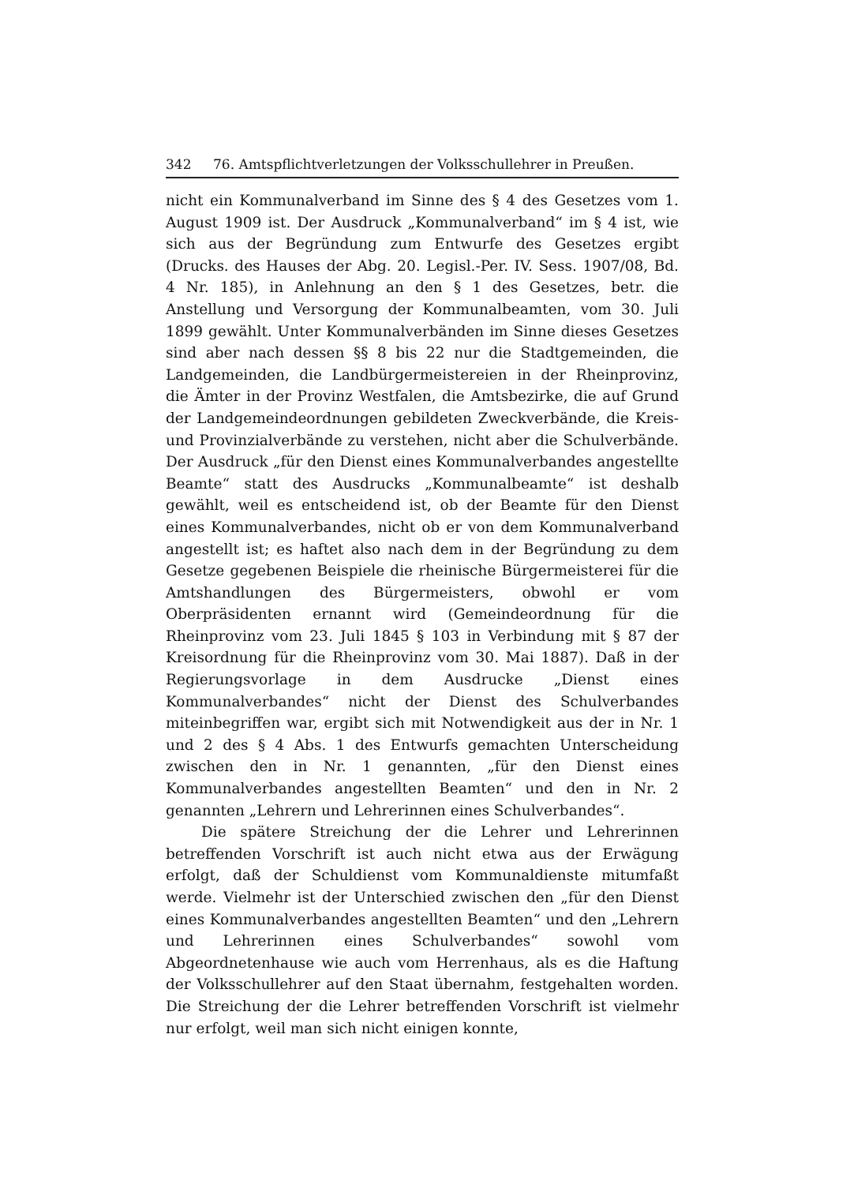342 76. Amtspflichtverletzungen der Volksschullehrer in Preußen.
nicht ein Kommunalverband im Sinne des § 4 des Gesetzes vom 1. August 1909 ist. Der Ausdruck „Kommunalverband“ im § 4 ist, wie sich aus der Begründung zum Entwurfe des Gesetzes ergibt (Drucks. des Hauses der Abg. 20. Legisl.-Per. IV. Sess. 1907/08, Bd. 4 Nr. 185), in Anlehnung an den § 1 des Gesetzes, betr. die Anstellung und Versorgung der Kommunalbeamten, vom 30. Juli 1899 gewählt. Unter Kommunalverbänden im Sinne dieses Gesetzes sind aber nach dessen §§ 8 bis 22 nur die Stadtgemeinden, die Landgemeinden, die Landbürgermeistereien in der Rheinprovinz, die Ämter in der Provinz Westfalen, die Amtsbezirke, die auf Grund der Landgemeindeordnungen gebildeten Zweckverbände, die Kreis- und Provinzialverbände zu verstehen, nicht aber die Schulverbände. Der Ausdruck „für den Dienst eines Kommunalverbandes angestellte Beamte“ statt des Ausdrucks „Kommunalbeamte“ ist deshalb gewählt, weil es entscheidend ist, ob der Beamte für den Dienst eines Kommunalverbandes, nicht ob er von dem Kommunalverband angestellt ist; es haftet also nach dem in der Begründung zu dem Gesetze gegebenen Beispiele die rheinische Bürgermeisterei für die Amtshandlungen des Bürgermeisters, obwohl er vom Oberpräsidenten ernannt wird (Gemeindeordnung für die Rheinprovinz vom 23. Juli 1845 § 103 in Verbindung mit § 87 der Kreisordnung für die Rheinprovinz vom 30. Mai 1887). Daß in der Regierungsvorlage in dem Ausdrucke „Dienst eines Kommunalverbandes“ nicht der Dienst des Schulverbandes miteinbegriffen war, ergibt sich mit Notwendigkeit aus der in Nr. 1 und 2 des § 4 Abs. 1 des Entwurfs gemachten Unterscheidung zwischen den in Nr. 1 genannten, „für den Dienst eines Kommunalverbandes angestellten Beamten“ und den in Nr. 2 genannten „Lehrern und Lehrerinnen eines Schulverbandes“.
Die spätere Streichung der die Lehrer und Lehrerinnen betreffenden Vorschrift ist auch nicht etwa aus der Erwägung erfolgt, daß der Schuldienst vom Kommunaldienste mitumfaßt werde. Vielmehr ist der Unterschied zwischen den „für den Dienst eines Kommunalverbandes angestellten Beamten“ und den „Lehrern und Lehrerinnen eines Schulverbandes“ sowohl vom Abgeordnetenhause wie auch vom Herrenhaus, als es die Haftung der Volksschullehrer auf den Staat übernahm, festgehalten worden. Die Streichung der die Lehrer betreffenden Vorschrift ist vielmehr nur erfolgt, weil man sich nicht einigen konnte,